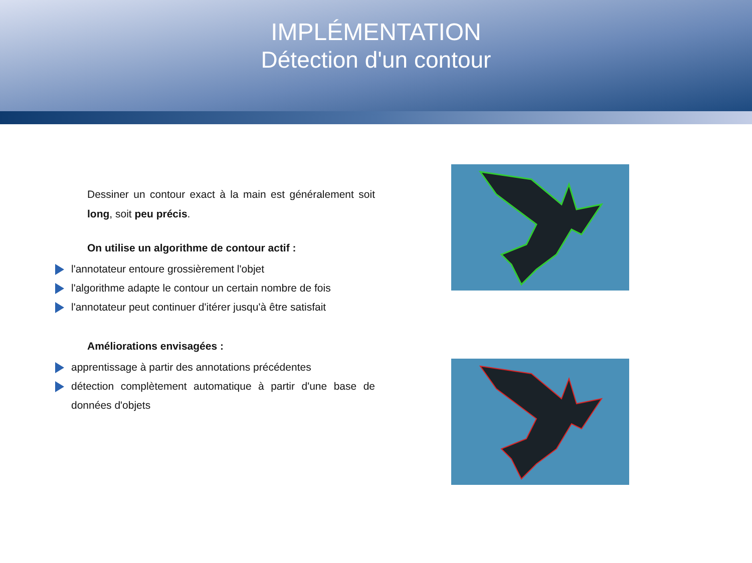IMPLÉMENTATION
Détection d'un contour
Dessiner un contour exact à la main est généralement soit long, soit peu précis.
On utilise un algorithme de contour actif :
l'annotateur entoure grossièrement l'objet
l'algorithme adapte le contour un certain nombre de fois
l'annotateur peut continuer d'itérer jusqu'à être satisfait
Améliorations envisagées :
apprentissage à partir des annotations précédentes
détection complètement automatique à partir d'une base de données d'objets